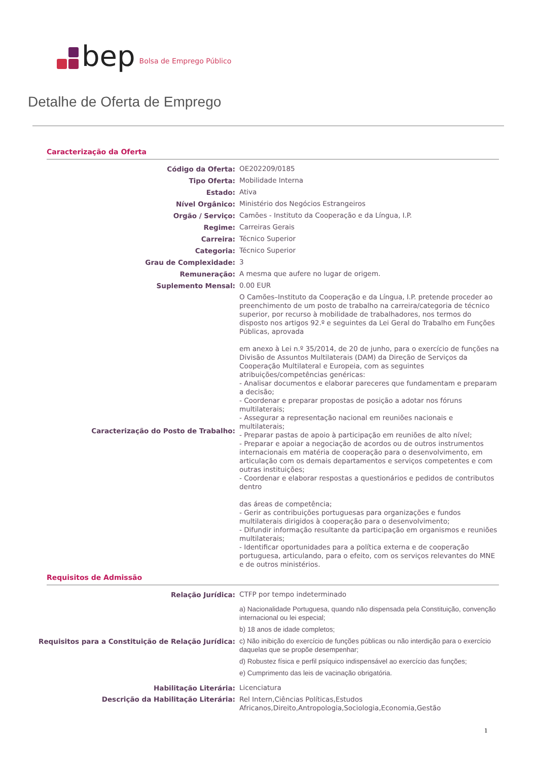bep Bolsa de Emprego Público
Detalhe de Oferta de Emprego
Caracterização da Oferta
| Código da Oferta: | OE202209/0185 |
| Tipo Oferta: | Mobilidade Interna |
| Estado: | Ativa |
| Nível Orgânico: | Ministério dos Negócios Estrangeiros |
| Orgão / Serviço: | Camões - Instituto da Cooperação e da Língua, I.P. |
| Regime: | Carreiras Gerais |
| Carreira: | Técnico Superior |
| Categoria: | Técnico Superior |
| Grau de Complexidade: | 3 |
| Remuneração: | A mesma que aufere no lugar de origem. |
| Suplemento Mensal: | 0.00 EUR |
| Caracterização do Posto de Trabalho: | O Camões–Instituto da Cooperação e da Língua, I.P. pretende proceder ao preenchimento de um posto de trabalho na carreira/categoria de técnico superior, por recurso à mobilidade de trabalhadores, nos termos do disposto nos artigos 92.º e seguintes da Lei Geral do Trabalho em Funções Públicas, aprovada em anexo à Lei n.º 35/2014, de 20 de junho, para o exercício de funções na Divisão de Assuntos Multilaterais (DAM) da Direção de Serviços da Cooperação Multilateral e Europeia, com as seguintes atribuições/competências genéricas: - Analisar documentos e elaborar pareceres que fundamentam e preparam a decisão; - Coordenar e preparar propostas de posição a adotar nos fóruns multilaterais; - Assegurar a representação nacional em reuniões nacionais e multilaterais; - Preparar pastas de apoio à participação em reuniões de alto nível; - Preparar e apoiar a negociação de acordos ou de outros instrumentos internacionais em matéria de cooperação para o desenvolvimento, em articulação com os demais departamentos e serviços competentes e com outras instituições; - Coordenar e elaborar respostas a questionários e pedidos de contributos dentro das áreas de competência; - Gerir as contribuições portuguesas para organizações e fundos multilaterais dirigidos à cooperação para o desenvolvimento; - Difundir informação resultante da participação em organismos e reuniões multilaterais; - Identificar oportunidades para a política externa e de cooperação portuguesa, articulando, para o efeito, com os serviços relevantes do MNE e de outros ministérios. |
Requisitos de Admissão
| Relação Jurídica: | CTFP por tempo indeterminado |
| Requisitos para a Constituição de Relação Jurídica: | a) Nacionalidade Portuguesa, quando não dispensada pela Constituição, convenção internacional ou lei especial; b) 18 anos de idade completos; c) Não inibição do exercício de funções públicas ou não interdição para o exercício daquelas que se propõe desempenhar; d) Robustez física e perfil psíquico indispensável ao exercício das funções; e) Cumprimento das leis de vacinação obrigatória. |
| Habilitação Literária: | Licenciatura |
| Descrição da Habilitação Literária: | Rel Intern,Ciências Políticas,Estudos Africanos,Direito,Antropologia,Sociologia,Economia,Gestão |
1